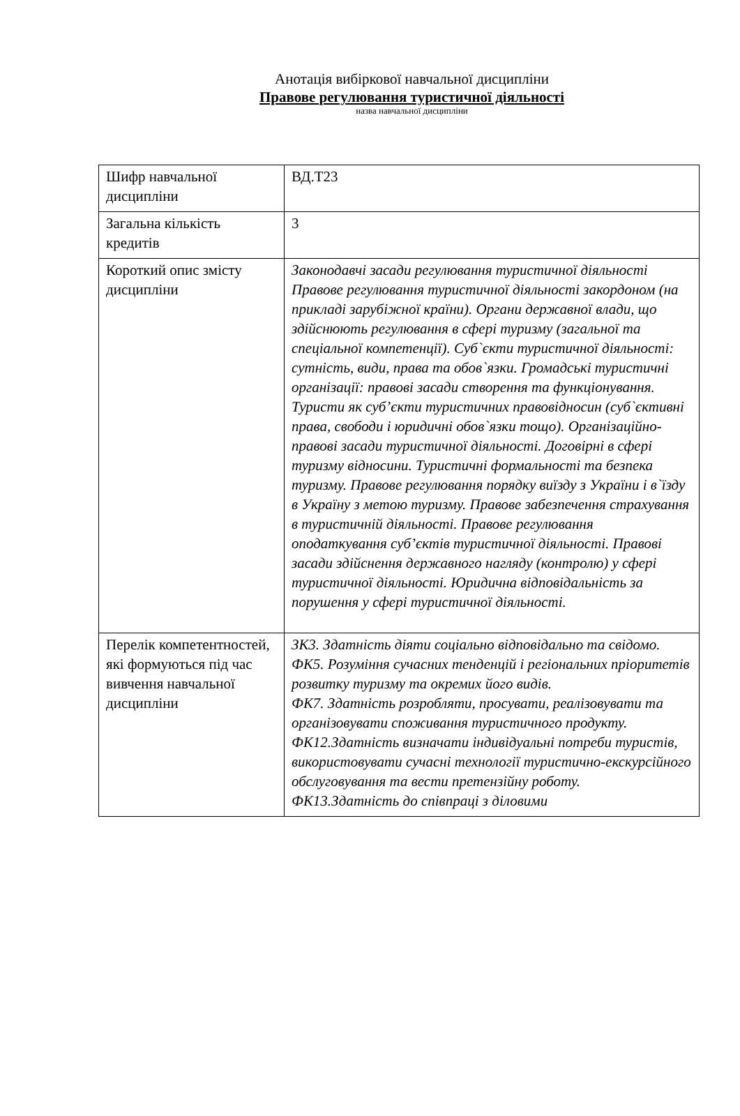Анотація вибіркової навчальної дисципліни
Правове регулювання туристичної діяльності
назва навчальної дисципліни
| Шифр навчальної дисципліни | ВД.Т23 |
| Загальна кількість кредитів | 3 |
| Короткий опис змісту дисципліни | Законодавчі засади регулювання туристичної діяльності Правове регулювання туристичної діяльності закордоном (на прикладі зарубіжної країни). Органи державної влади, що здійснюють регулювання в сфері туризму (загальної та спеціальної компетенції). Суб`єкти туристичної діяльності: сутність, види, права та обов`язки. Громадські туристичні організації: правові засади створення та функціонування. Туристи як суб’єкти туристичних правовідносин (суб`єктивні права, свободи і юридичні обов`язки тощо). Організаційно-правові засади туристичної діяльності. Договірні в сфері туризму відносини. Туристичні формальності та безпека туризму. Правове регулювання порядку виїзду з України і в`їзду в Україну з метою туризму. Правове забезпечення страхування в туристичній діяльності. Правове регулювання оподаткування суб’єктів туристичної діяльності. Правові засади здійснення державного нагляду (контролю) у сфері туристичної діяльності. Юридична відповідальність за порушення у сфері туристичної діяльності. |
| Перелік компетентностей, які формуються під час вивчення навчальної дисципліни | ЗК3. Здатність діяти соціально відповідально та свідомо. ФК5. Розуміння сучасних тенденцій і регіональних пріоритетів розвитку туризму та окремих його видів. ФК7. Здатність розробляти, просувати, реалізовувати та організовувати споживання туристичного продукту. ФК12.Здатність визначати індивідуальні потреби туристів, використовувати сучасні технології туристично-екскурсійного обслуговування та вести претензійну роботу. ФК13.Здатність до співпраці з діловими |